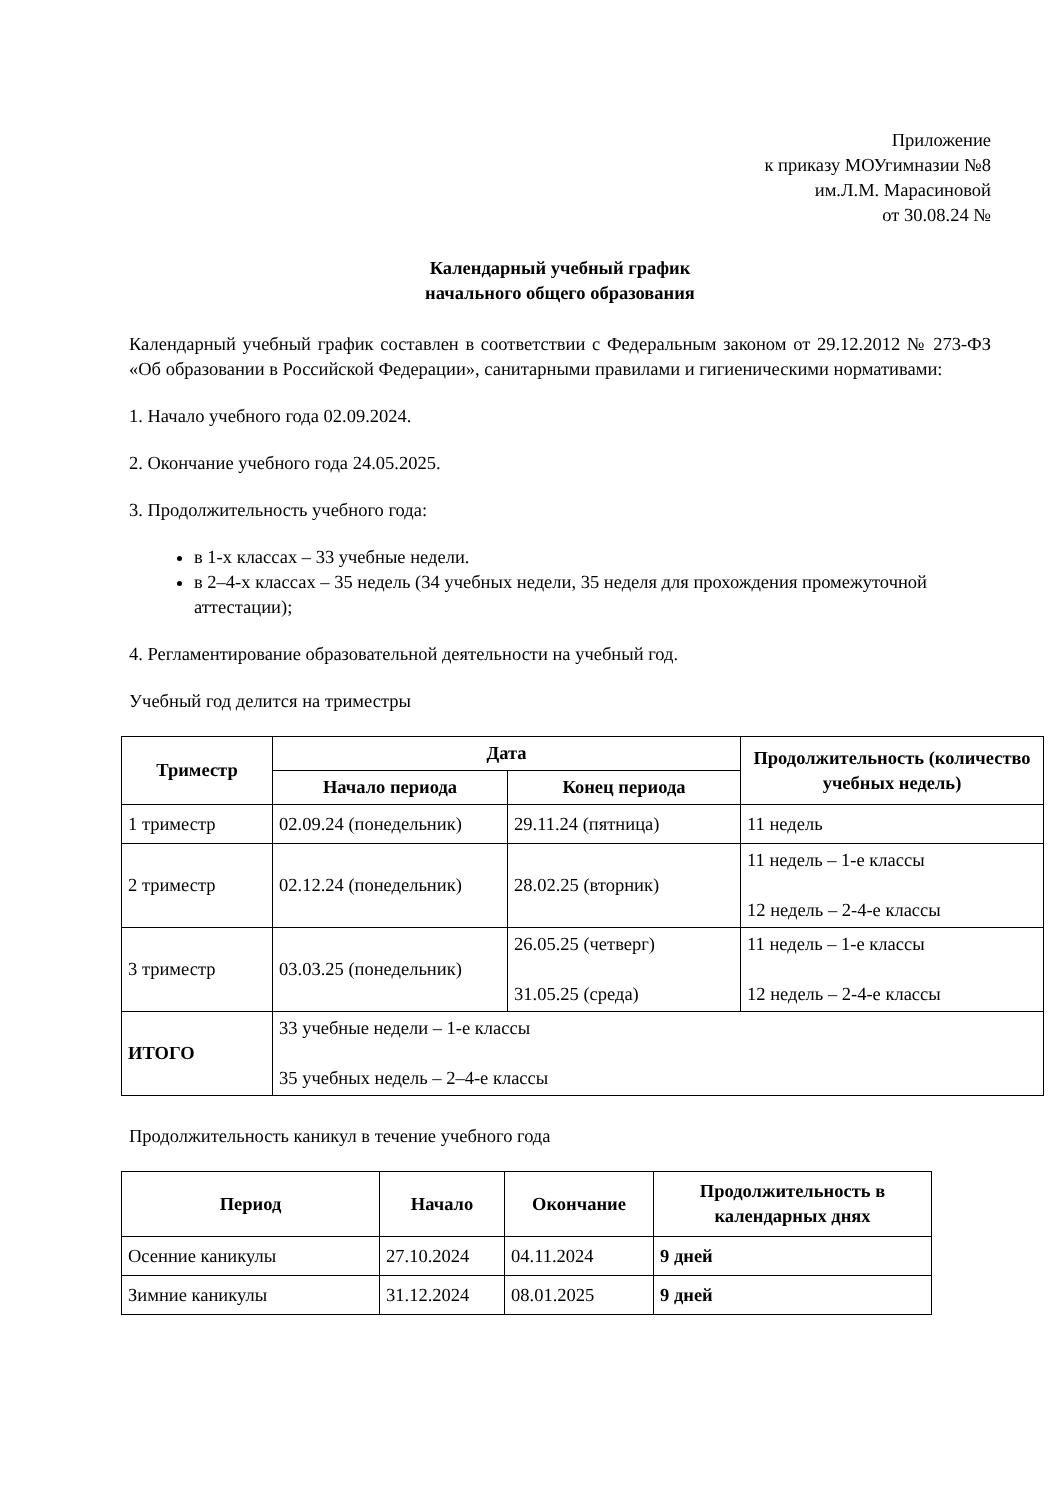Приложение
к приказу МОУгимназии №8
им.Л.М. Марасиновой
от 30.08.24 №
Календарный учебный график
начального общего образования
Календарный учебный график составлен в соответствии с Федеральным законом от 29.12.2012 № 273-ФЗ «Об образовании в Российской Федерации», санитарными правилами и гигиеническими нормативами:
1. Начало учебного года 02.09.2024.
2. Окончание учебного года 24.05.2025.
3. Продолжительность учебного года:
в 1-х классах – 33 учебные недели.
в 2–4-х классах – 35 недель (34 учебных недели, 35 неделя для прохождения промежуточной аттестации);
4. Регламентирование образовательной деятельности на учебный год.
Учебный год делится на триместры
| Триместр | Дата | | Продолжительность (количество учебных недель) |
| --- | --- | --- | --- |
| | Начало периода | Конец периода | |
| 1 триместр | 02.09.24 (понедельник) | 29.11.24 (пятница) | 11 недель |
| 2 триместр | 02.12.24 (понедельник) | 28.02.25 (вторник) | 11 недель – 1-е классы 12 недель – 2-4-е классы |
| 3 триместр | 03.03.25 (понедельник) | 26.05.25 (четверг) 31.05.25 (среда) | 11 недель – 1-е классы 12 недель – 2-4-е классы |
| ИТОГО | 33 учебные недели – 1-е классы 35 учебных недель – 2–4-е классы | | |
Продолжительность каникул в течение учебного года
| Период | Начало | Окончание | Продолжительность в календарных днях |
| --- | --- | --- | --- |
| Осенние каникулы | 27.10.2024 | 04.11.2024 | 9 дней |
| Зимние каникулы | 31.12.2024 | 08.01.2025 | 9 дней |